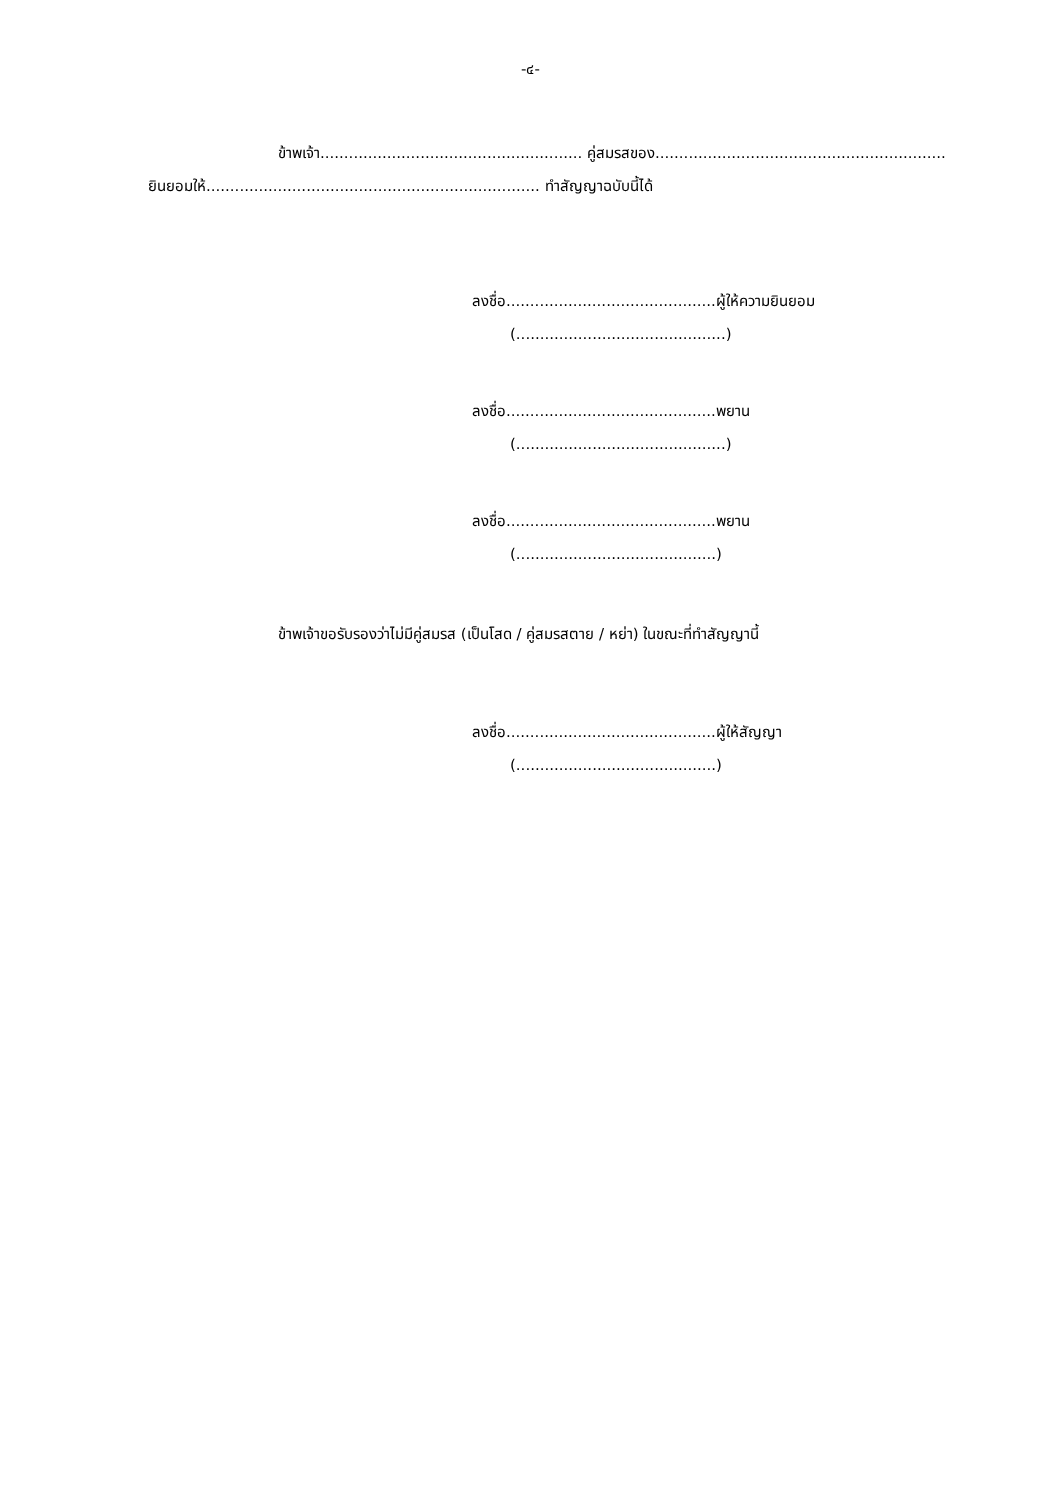-๔-
ข้าพเจ้า....................................................... คู่สมรสของ.............................................................
ยินยอมให้...................................................................... ทำสัญญาฉบับนี้ได้
ลงชื่อ............................................ผู้ให้ความยินยอม
(............................................)
ลงชื่อ............................................พยาน
(............................................)
ลงชื่อ............................................พยาน
(..........................................)
ข้าพเจ้าขอรับรองว่าไม่มีคู่สมรส (เป็นโสด / คู่สมรสตาย / หย่า) ในขณะที่ทำสัญญานี้
ลงชื่อ............................................ผู้ให้สัญญา
(..........................................)